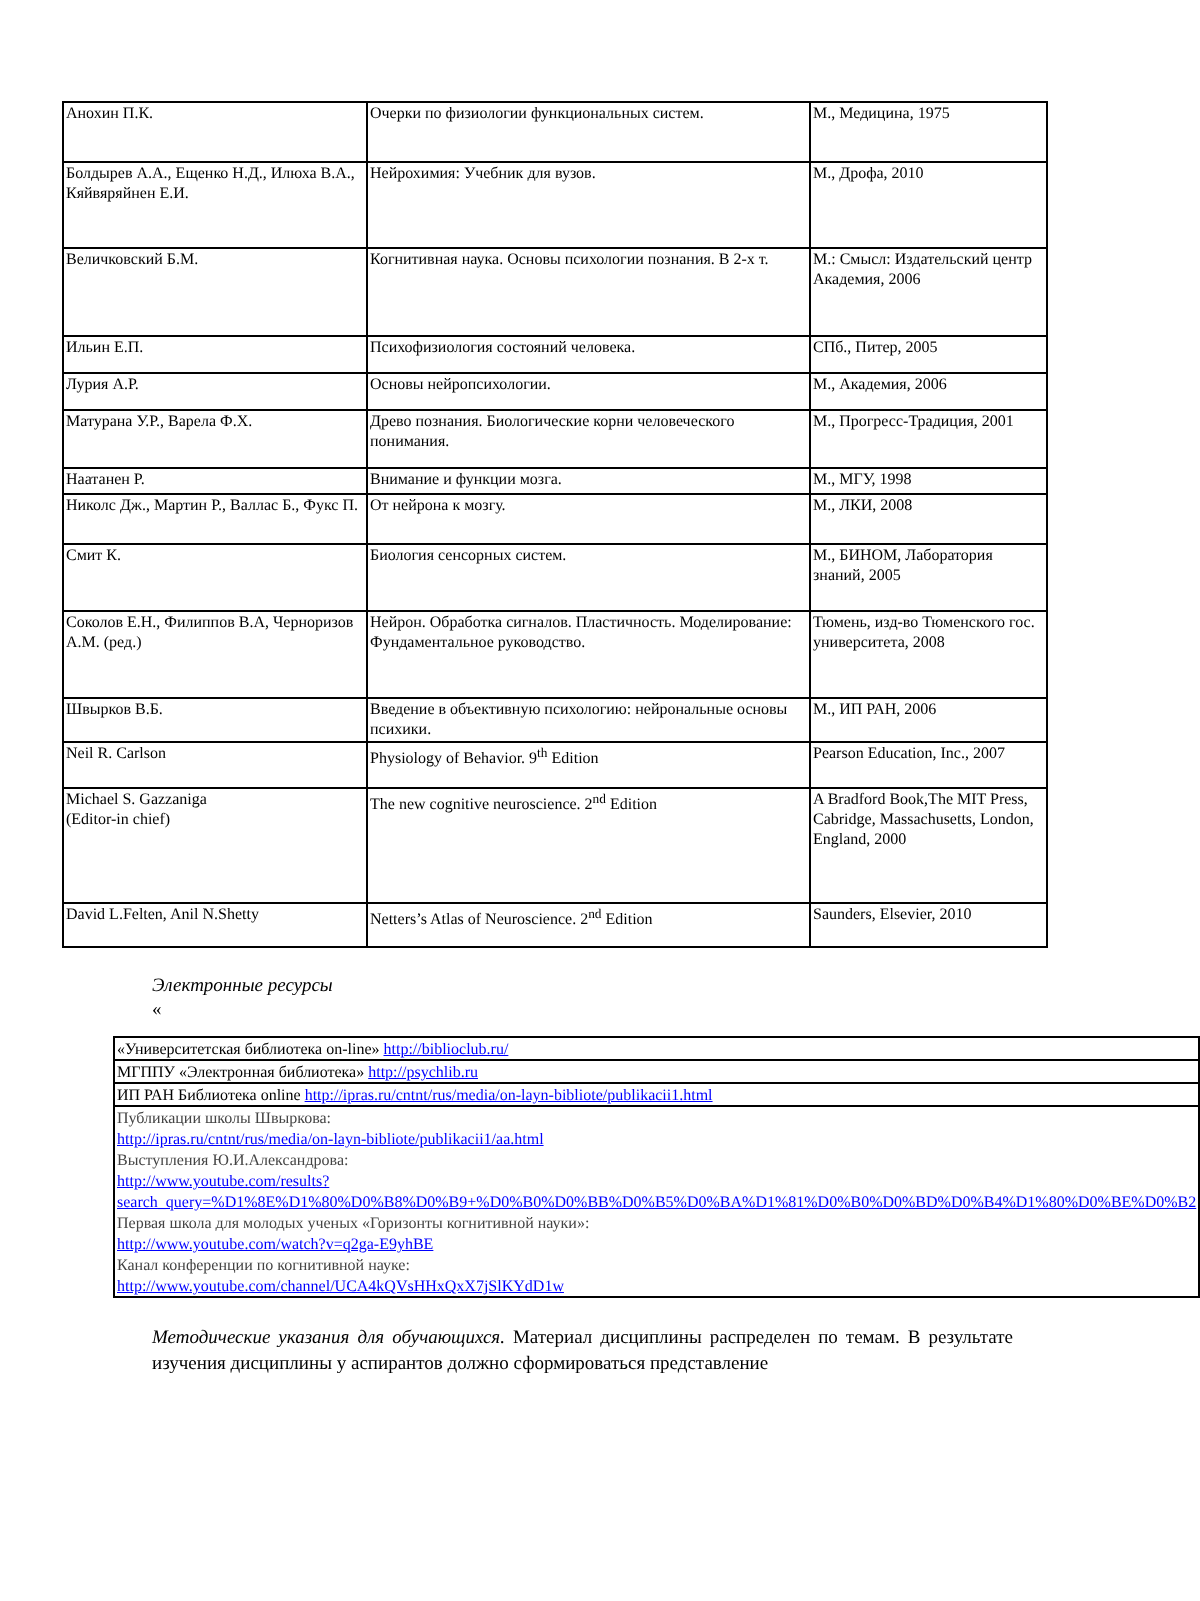| Анохин П.К. | Очерки по физиологии функциональных систем. | М., Медицина, 1975 |
| Болдырев А.А., Ещенко Н.Д., Илюха В.А., Кяйвяряйнен Е.И. | Нейрохимия: Учебник для вузов. | М., Дрофа, 2010 |
| Величковский Б.М. | Когнитивная наука. Основы психологии познания. В 2-х т. | М.: Смысл: Издательский центр Академия, 2006 |
| Ильин Е.П. | Психофизиология состояний человека. | СПб., Питер, 2005 |
| Лурия А.Р. | Основы нейропсихологии. | М., Академия, 2006 |
| Матурана У.Р., Варела Ф.Х. | Древо познания. Биологические корни человеческого понимания. | М., Прогресс-Традиция, 2001 |
| Наатанен Р. | Внимание и функции мозга. | М., МГУ, 1998 |
| Николс Дж., Мартин Р., Валлас Б., Фукс П. | От нейрона к мозгу. | М., ЛКИ, 2008 |
| Смит К. | Биология сенсорных систем. | М., БИНОМ, Лаборатория знаний, 2005 |
| Соколов Е.Н., Филиппов В.А, Черноризов А.М. (ред.) | Нейрон. Обработка сигналов. Пластичность. Моделирование: Фундаментальное руководство. | Тюмень, изд-во Тюменского гос. университета, 2008 |
| Швырков В.Б. | Введение в объективную психологию: нейрональные основы психики. | М., ИП РАН, 2006 |
| Neil R. Carlson | Physiology of Behavior. 9<sup>th</sup> Edition | Pearson Education, Inc., 2007 |
| Michael S. Gazzaniga (Editor-in chief) | The new cognitive neuroscience. 2<sup>nd</sup> Edition | A Bradford Book,The MIT Press, Cabridge, Massachusetts, London, England, 2000 |
| David L.Felten, Anil N.Shetty | Netters’s Atlas of Neuroscience. 2<sup>nd</sup> Edition | Saunders, Elsevier, 2010 |
Электронные ресурсы
«
| «Университетская библиотека on-line» http://biblioclub.ru/ |
| МГППУ «Электронная библиотека» http://psychlib.ru |
| ИП РАН Библиотека online http://ipras.ru/cntnt/rus/media/on-layn-bibliote/publikacii1.html |
| Публикации школы Швыркова: http://ipras.ru/cntnt/rus/media/on-layn-bibliote/publikacii1/aa.html Выступления Ю.И.Александрова: http://www.youtube.com/results?search_query=%D1%8E%D1%80%D0%B8%D0%B9+%D0%B0%D0%BB%D0%B5%D0%BA%D1%81%D0%B0%D0%BD%D0%B4%D1%80%D0%BE%D0%B2 Первая школа для молодых ученых «Горизонты когнитивной науки»: http://www.youtube.com/watch?v=q2ga-E9yhBE Канал конференции по когнитивной науке: http://www.youtube.com/channel/UCA4kQVsHHxQxX7jSlKYdD1w |
Методические указания для обучающихся. Материал дисциплины распределен по темам. В результате изучения дисциплины у аспирантов должно сформироваться представление